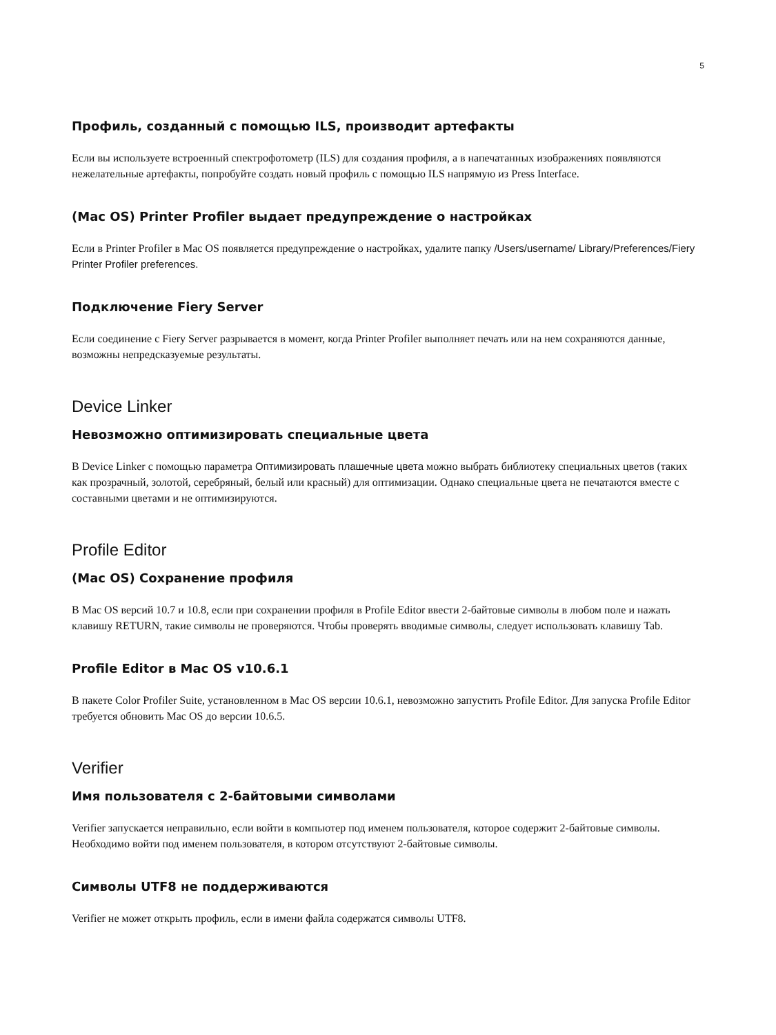5
Профиль, созданный с помощью ILS, производит артефакты
Если вы используете встроенный спектрофотометр (ILS) для создания профиля, а в напечатанных изображениях появляются нежелательные артефакты, попробуйте создать новый профиль с помощью ILS напрямую из Press Interface.
(Mac OS) Printer Profiler выдает предупреждение о настройках
Если в Printer Profiler в Mac OS появляется предупреждение о настройках, удалите папку /Users/username/ Library/Preferences/Fiery Printer Profiler preferences.
Подключение Fiery Server
Если соединение с Fiery Server разрывается в момент, когда Printer Profiler выполняет печать или на нем сохраняются данные, возможны непредсказуемые результаты.
Device Linker
Невозможно оптимизировать специальные цвета
В Device Linker с помощью параметра Оптимизировать плашечные цвета можно выбрать библиотеку специальных цветов (таких как прозрачный, золотой, серебряный, белый или красный) для оптимизации. Однако специальные цвета не печатаются вместе с составными цветами и не оптимизируются.
Profile Editor
(Mac OS) Сохранение профиля
В Mac OS версий 10.7 и 10.8, если при сохранении профиля в Profile Editor ввести 2-байтовые символы в любом поле и нажать клавишу RETURN, такие символы не проверяются. Чтобы проверять вводимые символы, следует использовать клавишу Tab.
Profile Editor в Mac OS v10.6.1
В пакете Color Profiler Suite, установленном в Mac OS версии 10.6.1, невозможно запустить Profile Editor. Для запуска Profile Editor требуется обновить Mac OS до версии 10.6.5.
Verifier
Имя пользователя с 2-байтовыми символами
Verifier запускается неправильно, если войти в компьютер под именем пользователя, которое содержит 2-байтовые символы. Необходимо войти под именем пользователя, в котором отсутствуют 2-байтовые символы.
Символы UTF8 не поддерживаются
Verifier не может открыть профиль, если в имени файла содержатся символы UTF8.